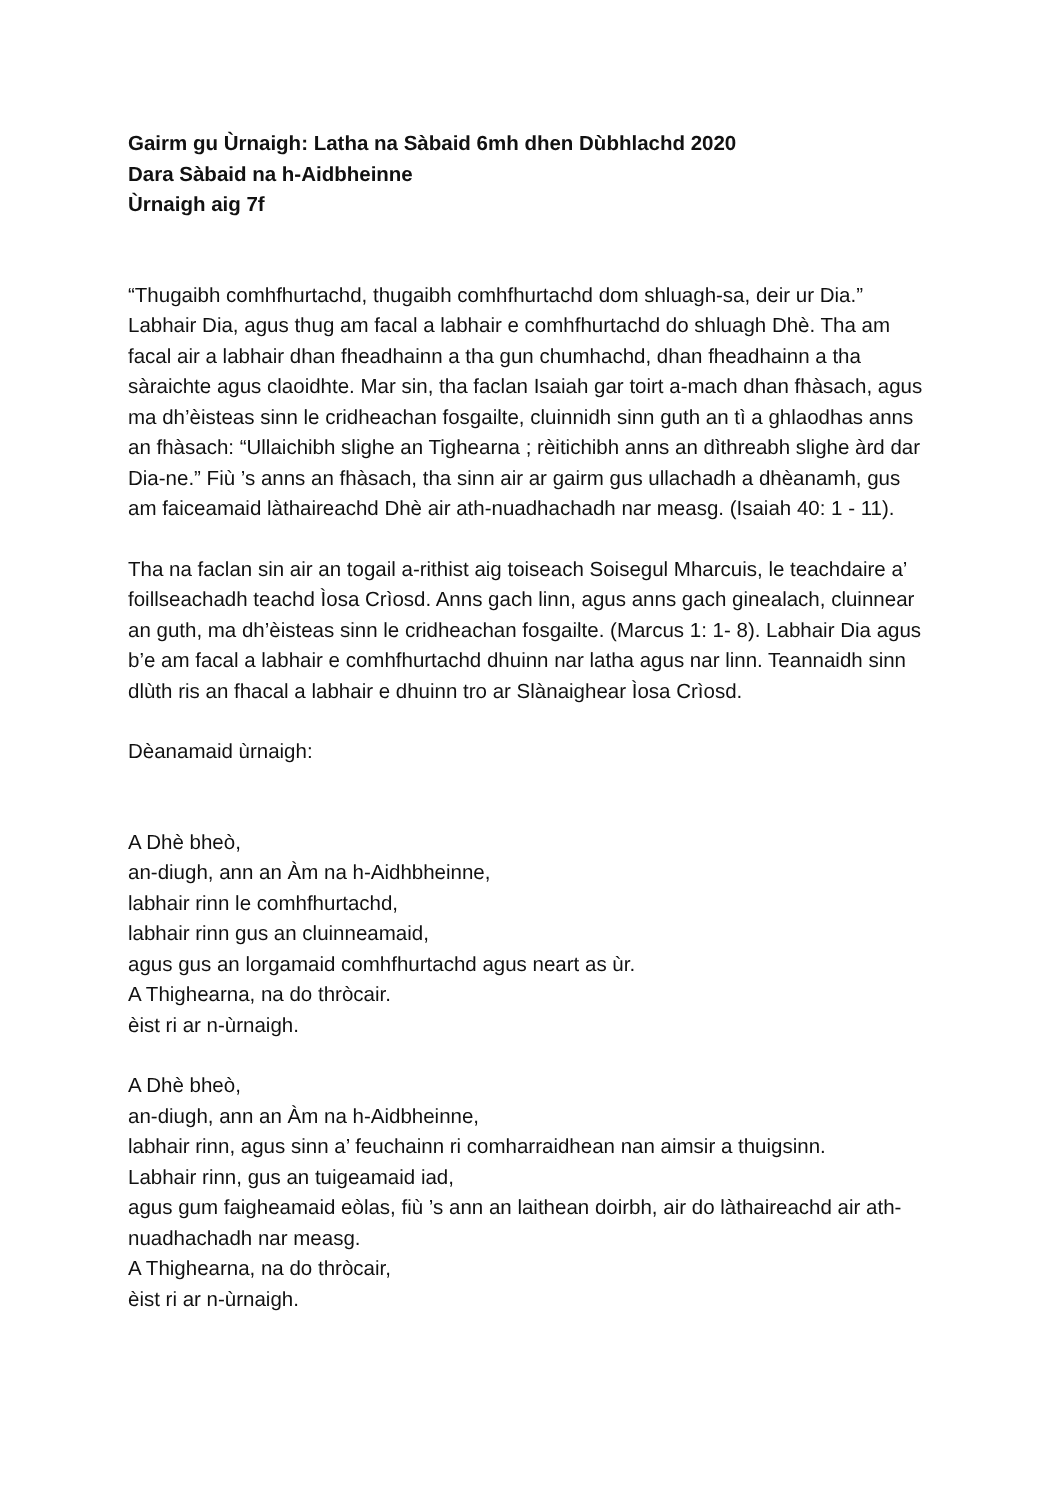Gairm gu Ùrnaigh: Latha na Sàbaid 6mh dhen Dùbhlachd 2020
Dara Sàbaid na h-Aidbheinne
Ùrnaigh aig 7f
“Thugaibh comhfhurtachd, thugaibh comhfhurtachd dom shluagh-sa, deir ur Dia.” Labhair Dia, agus thug am facal a labhair e comhfhurtachd do shluagh Dhè. Tha am facal air a labhair dhan fheadhainn a tha gun chumhachd, dhan fheadhainn a tha sàraichte agus claoidhte. Mar sin, tha faclan Isaiah gar toirt a-mach dhan fhàsach, agus ma dh’èisteas sinn le cridheachan fosgailte, cluinnidh sinn guth an tì a ghlaodhas anns an fhàsach: “Ullaichibh slighe an Tighearna ; rèitichibh anns an dìthreabh slighe àrd dar Dia-ne.” Fiù ’s anns an fhàsach, tha sinn air ar gairm gus ullachadh a dhèanamh, gus am faiceamaid làthaireachd Dhè air ath-nuadhachadh nar measg. (Isaiah 40: 1 - 11).
Tha na faclan sin air an togail a-rithist aig toiseach Soisegul Mharcuis, le teachdaire a’ foillseachadh teachd Ìosa Crìosd. Anns gach linn, agus anns gach ginealach, cluinnear an guth, ma dh’èisteas sinn le cridheachan fosgailte. (Marcus 1: 1- 8). Labhair Dia agus b’e am facal a labhair e comhfhurtachd dhuinn nar latha agus nar linn. Teannaidh sinn dlùth ris an fhacal a labhair e dhuinn tro ar Slànaighear Ìosa Crìosd.
Dèanamaid ùrnaigh:
A Dhè bheò,
an-diugh, ann an Àm na h-Aidhbheinne,
labhair rinn le comhfhurtachd,
labhair rinn gus an cluinneamaid,
agus gus an lorgamaid comhfhurtachd agus neart as ùr.
A Thighearna, na do thròcair.
èist ri ar n-ùrnaigh.
A Dhè bheò,
an-diugh, ann an Àm na h-Aidbheinne,
labhair rinn, agus sinn a’ feuchainn ri comharraidhean nan aimsir a thuigsinn.
Labhair rinn, gus an tuigeamaid iad,
agus gum faigheamaid eòlas, fiù ’s ann an laithean doirbh, air do làthaireachd air ath-nuadhachadh nar measg.
A Thighearna, na do thròcair,
èist ri ar n-ùrnaigh.